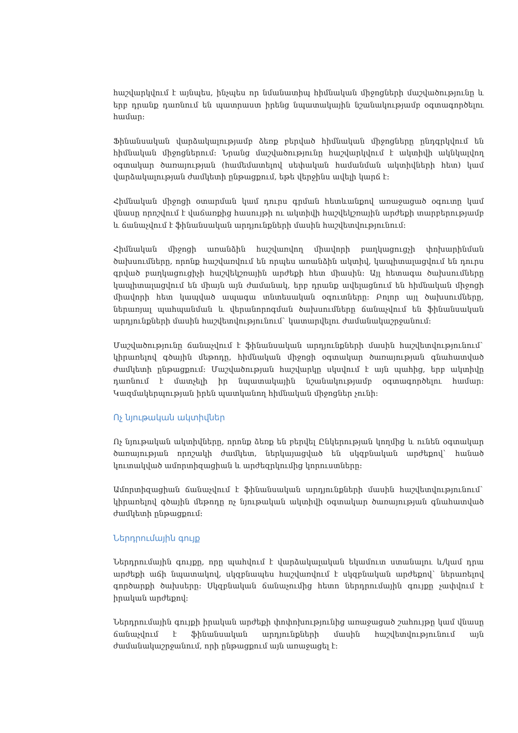հաշվարկվում է այնպես, ինչպես որ նմանատիպ հիմնական միջոցների մաշվածությունը և երբ դրանք դառնում են պատրաստ իրենց նպատակային նշանակությամբ օգտագործելու համար:
Ֆինանսական վարձակալությամբ ձեռք բերված հիմնական միջոցները ընդգրկվում են հիմնական միջոցներում: Նրանց մաշվածությունը հաշվարկվում է ակտիվի ակնկալվող օգտակար ծառայության (համեմատելով սեփական համանման ակտիվների հետ) կամ վարձակալության ժամկետի ընթացքում, եթե վերջինս ավելի կարճ է:
Հիմնական միջոցի օտարման կամ դուրս գրման հետևանքով առաջացած օգուտը կամ վնասը որոշվում է վաճառքից հասույթի ու ակտիվի հաշվեկշռային արժեքի տարբերությամբ և ճանաչվում է ֆինանսական արդյունքների մասին հաշվետվությունում:
Հիմնական միջոցի առանձին հաշվառվող միավորի բաղկացուցչի փոխարինման ծախսումները, որոնք հաշվառվում են որպես առանձին ակտիվ, կապիտալացվում են դուրս գրված բաղկացուցիչի հաշվեկշռային արժեքի հետ միասին: Այլ հետագա ծախսումները կապիտալացվում են միայն այն ժամանակ, երբ դրանք ավելացնում են հիմնական միջոցի միավորի հետ կապված ապագա տնտեսական օգուտները: Բոլոր այլ ծախսումները, ներառյալ պահպանման և վերանորոգման ծախսումները ճանաչվում են ֆինանսական արդյունքների մասին հաշվետվությունում` կատարվելու ժամանակաշրջանում:
Մաշվածությունը ճանաչվում է ֆինանսական արդյունքների մասին հաշվետվությունում` կիրառելով գծային մեթոդը, հիմնական միջոցի օգտակար ծառայության գնահատված ժամկետի ընթացքում: Մաշվածության հաշվարկը սկսվում է այն պահից, երբ ակտիվը դառնում է մատչելի իր նպատակային նշանակությամբ օգտագործելու համար: Կազմակերպության իրեն պատկանող հիմնական միջոցներ չունի:
Ոչ նյութական ակտիվներ
Ոչ նյութական ակտիվները, որոնք ձեռք են բերվել Ընկերության կողմից և ունեն օգտակար ծառայության որոշակի ժամկետ, ներկայացված են սկզբնական արժեքով` հանած կուտակված ամորտիզացիան և արժեզրկումից կորուստները:
Ամորտիզացիան ճանաչվում է ֆինանսական արդյունքների մասին հաշվետվությունում` կիրառելով գծային մեթոդը ոչ նյութական ակտիվի օգտակար ծառայության գնահատված ժամկետի ընթացքում:
Ներդրումային գույք
Ներդրումային գույքը, որը պահվում է վարձակալական եկամուտ ստանալու և/կամ դրա արժեքի աճի նպատակով, սկզբնապես հաշվառվում է սկզբնական արժեքով` ներառելով գործարքի ծախսերը: Սկզբնական ճանաչումից հետո ներդրումային գույքը չափվում է իրական արժեքով:
Ներդրումային գույքի իրական արժեքի փոփոխությունից առաջացած շահույթը կամ վնասը ճանաչվում է ֆինանսական արդյունքների մասին հաշվետվությունում այն ժամանակաշրջանում, որի ընթացքում այն առաջացել է: